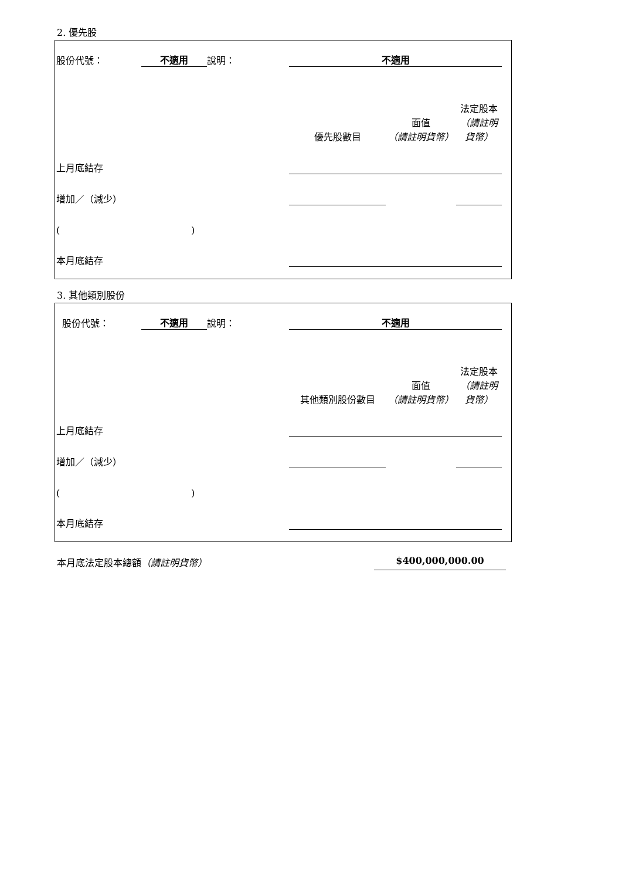2. 優先股
| 股份代號： | 不適用 | 說明： | 不適用 | | |
| | | | 優先股數目 | 面值 （請註明貨幣） | 法定股本 （請註明貨幣） |
| 上月底結存 | | | | | |
| 增加／（減少） | | | | | |
| ( ) | | | | | |
| 本月底結存 | | | | | |
3. 其他類別股份
| 股份代號： | 不適用 | 說明： | 不適用 | | |
| | | | 其他類別股份數目 | 面值 （請註明貨幣） | 法定股本 （請註明貨幣） |
| 上月底結存 | | | | | |
| 增加／（減少） | | | | | |
| ( ) | | | | | |
| 本月底結存 | | | | | |
本月底法定股本總額（請註明貨幣） $400,000,000.00